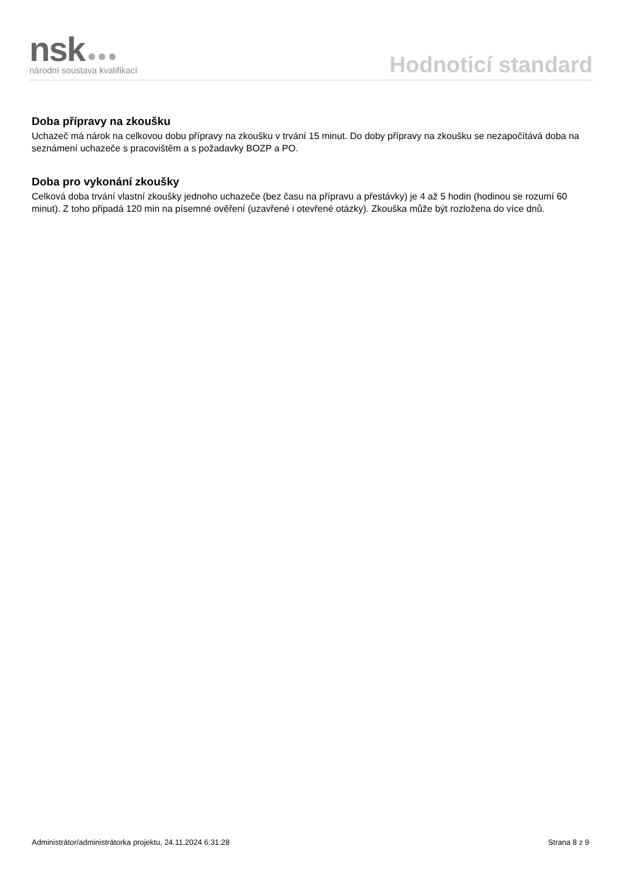nsk ●●●
národní soustava kvalifikací
Hodnoticí standard
Doba přípravy na zkoušku
Uchazeč má nárok na celkovou dobu přípravy na zkoušku v trvání 15 minut. Do doby přípravy na zkoušku se nezapočítává doba na seznámení uchazeče s pracovištěm a s požadavky BOZP a PO.
Doba pro vykonání zkoušky
Celková doba trvání vlastní zkoušky jednoho uchazeče (bez času na přípravu a přestávky) je 4 až 5 hodin (hodinou se rozumí 60 minut). Z toho připadá 120 min na písemné ověření (uzavřené i otevřené otázky). Zkouška může být rozložena do více dnů.
Administrátor/administrátorka projektu, 24.11.2024 6:31:28 Strana 8 z 9